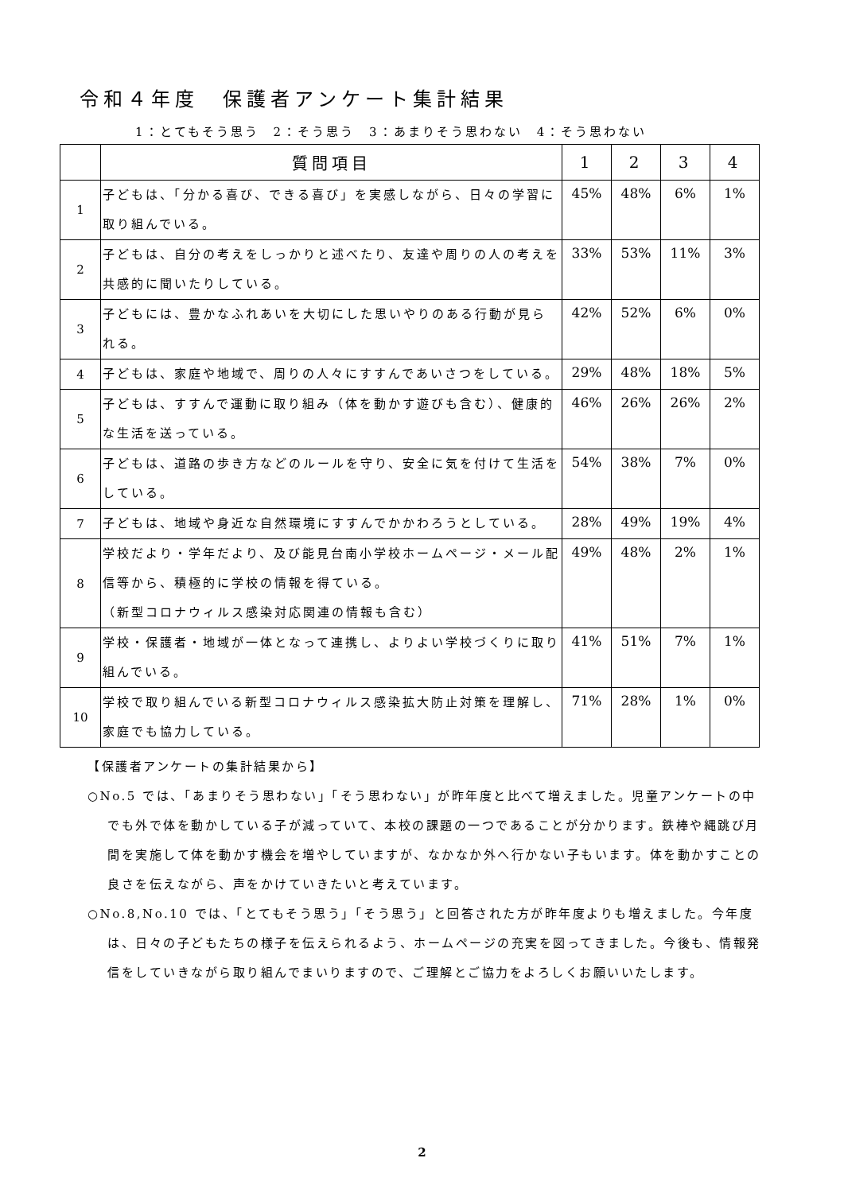令和４年度　保護者アンケート集計結果
1：とてもそう思う　2：そう思う　3：あまりそう思わない　4：そう思わない
| | 質問項目 | 1 | 2 | 3 | 4 |
| --- | --- | --- | --- | --- | --- |
| 1 | 子どもは、「分かる喜び、できる喜び」を実感しながら、日々の学習に取り組んでいる。 | 45% | 48% | 6% | 1% |
| 2 | 子どもは、自分の考えをしっかりと述べたり、友達や周りの人の考えを共感的に聞いたりしている。 | 33% | 53% | 11% | 3% |
| 3 | 子どもには、豊かなふれあいを大切にした思いやりのある行動が見られる。 | 42% | 52% | 6% | 0% |
| 4 | 子どもは、家庭や地域で、周りの人々にすすんであいさつをしている。 | 29% | 48% | 18% | 5% |
| 5 | 子どもは、すすんで運動に取り組み（体を動かす遊びも含む）、健康的な生活を送っている。 | 46% | 26% | 26% | 2% |
| 6 | 子どもは、道路の歩き方などのルールを守り、安全に気を付けて生活をしている。 | 54% | 38% | 7% | 0% |
| 7 | 子どもは、地域や身近な自然環境にすすんでかかわろうとしている。 | 28% | 49% | 19% | 4% |
| 8 | 学校だより・学年だより、及び能見台南小学校ホームページ・メール配信等から、積極的に学校の情報を得ている。 （新型コロナウィルス感染対応関連の情報も含む） | 49% | 48% | 2% | 1% |
| 9 | 学校・保護者・地域が一体となって連携し、よりよい学校づくりに取り組んでいる。 | 41% | 51% | 7% | 1% |
| 10 | 学校で取り組んでいる新型コロナウィルス感染拡大防止対策を理解し、家庭でも協力している。 | 71% | 28% | 1% | 0% |
【保護者アンケートの集計結果から】
○No.5 では、「あまりそう思わない」「そう思わない」が昨年度と比べて増えました。児童アンケートの中でも外で体を動かしている子が減っていて、本校の課題の一つであることが分かります。鉄棒や縄跳び月間を実施して体を動かす機会を増やしていますが、なかなか外へ行かない子もいます。体を動かすことの良さを伝えながら、声をかけていきたいと考えています。
○No.8,No.10 では、「とてもそう思う」「そう思う」と回答された方が昨年度よりも増えました。今年度は、日々の子どもたちの様子を伝えられるよう、ホームページの充実を図ってきました。今後も、情報発信をしていきながら取り組んでまいりますので、ご理解とご協力をよろしくお願いいたします。
2